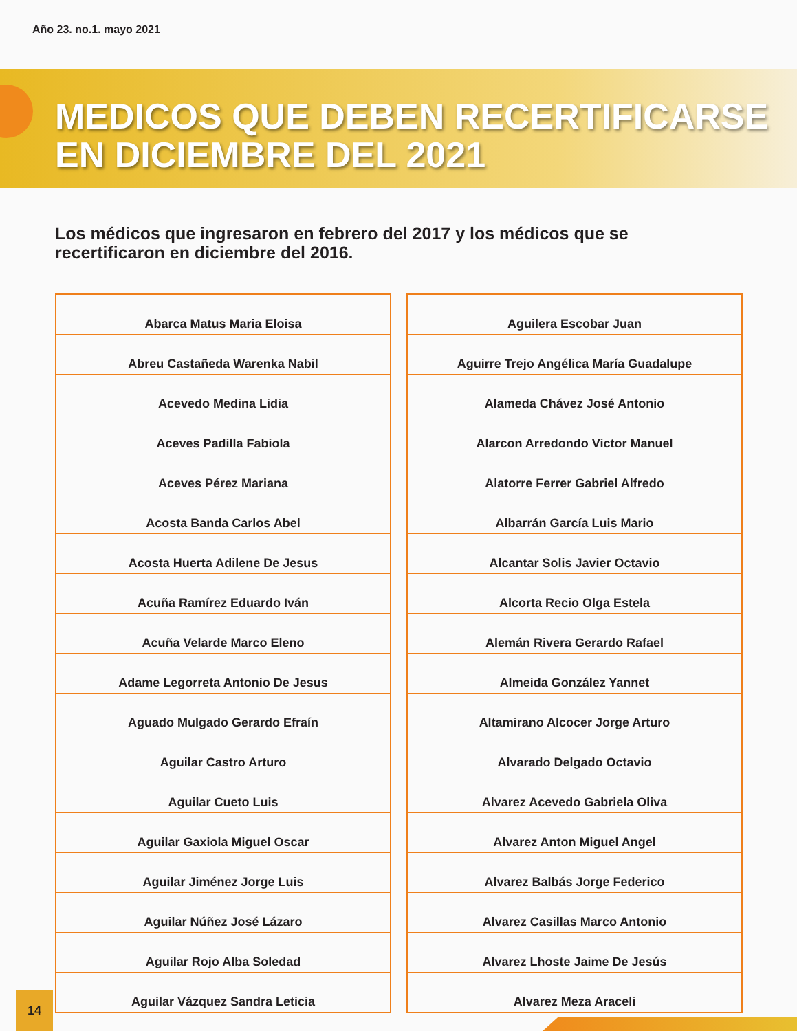Año 23. no.1. mayo 2021
MEDICOS QUE DEBEN RECERTIFICARSE
EN DICIEMBRE DEL 2021
Los médicos que ingresaron en febrero del 2017 y los médicos que se recertificaron en diciembre del 2016.
| Abarca Matus Maria Eloisa |
| Abreu Castañeda Warenka Nabil |
| Acevedo Medina Lidia |
| Aceves Padilla Fabiola |
| Aceves Pérez Mariana |
| Acosta Banda Carlos Abel |
| Acosta Huerta Adilene De Jesus |
| Acuña Ramírez Eduardo Iván |
| Acuña Velarde Marco Eleno |
| Adame Legorreta Antonio De Jesus |
| Aguado Mulgado Gerardo Efraín |
| Aguilar Castro Arturo |
| Aguilar Cueto Luis |
| Aguilar Gaxiola Miguel Oscar |
| Aguilar Jiménez Jorge Luis |
| Aguilar Núñez José Lázaro |
| Aguilar Rojo Alba Soledad |
| Aguilar Vázquez Sandra Leticia |
| Aguilera Escobar Juan |
| Aguirre Trejo Angélica María Guadalupe |
| Alameda Chávez José Antonio |
| Alarcon Arredondo Victor Manuel |
| Alatorre Ferrer Gabriel Alfredo |
| Albarrán García Luis Mario |
| Alcantar Solis Javier Octavio |
| Alcorta Recio Olga Estela |
| Alemán Rivera Gerardo Rafael |
| Almeida González Yannet |
| Altamirano Alcocer Jorge Arturo |
| Alvarado Delgado Octavio |
| Alvarez Acevedo Gabriela Oliva |
| Alvarez Anton Miguel Angel |
| Alvarez Balbás Jorge Federico |
| Alvarez Casillas Marco Antonio |
| Alvarez Lhoste Jaime De Jesús |
| Alvarez Meza Araceli |
14